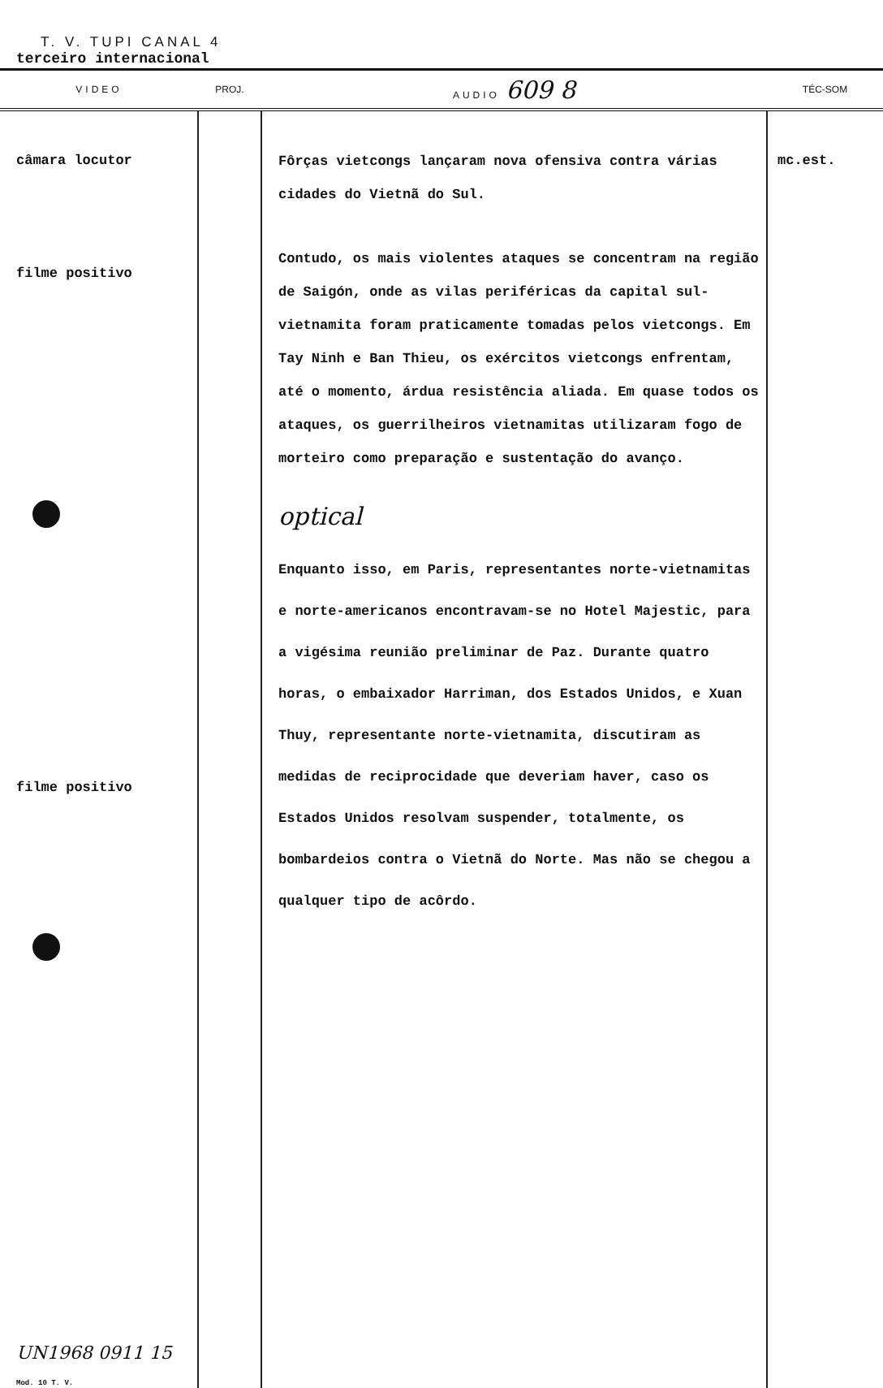T. V. TUPI CANAL 4
terceiro internacional
| VIDEO | PROJ. | AUDIO 609 8 | TÉC-SOM |
| --- | --- | --- | --- |
| câmara locutor filme positivo filme positivo UN1968 0911 15 Mod. 10 T. V. | | Fôrças vietcongs lançaram nova ofensiva contra várias cidades do Vietnã do Sul. Contudo, os mais violentes ataques se concentram na região de Saigón, onde as vilas periféricas da capital sul-vietnamita foram praticamente tomadas pelos vietcongs. Em Tay Ninh e Ban Thieu, os exércitos vietcongs enfrentam, até o momento, árdua resistência aliada. Em quase todos os ataques, os guerrilheiros vietnamitas utilizaram fogo de morteiro como preparação e sustentação do avanço. optical Enquanto isso, em Paris, representantes norte-vietnamitas e norte-americanos encontravam-se no Hotel Majestic, para a vigésima reunião preliminar de Paz. Durante quatro horas, o embaixador Harriman, dos Estados Unidos, e Xuan Thuy, representante norte-vietnamita, discutiram as medidas de reciprocidade que deveriam haver, caso os Estados Unidos resolvam suspender, totalmente, os bombardeios contra o Vietnã do Norte. Mas não se chegou a qualquer tipo de acôrdo. | mc.est. |